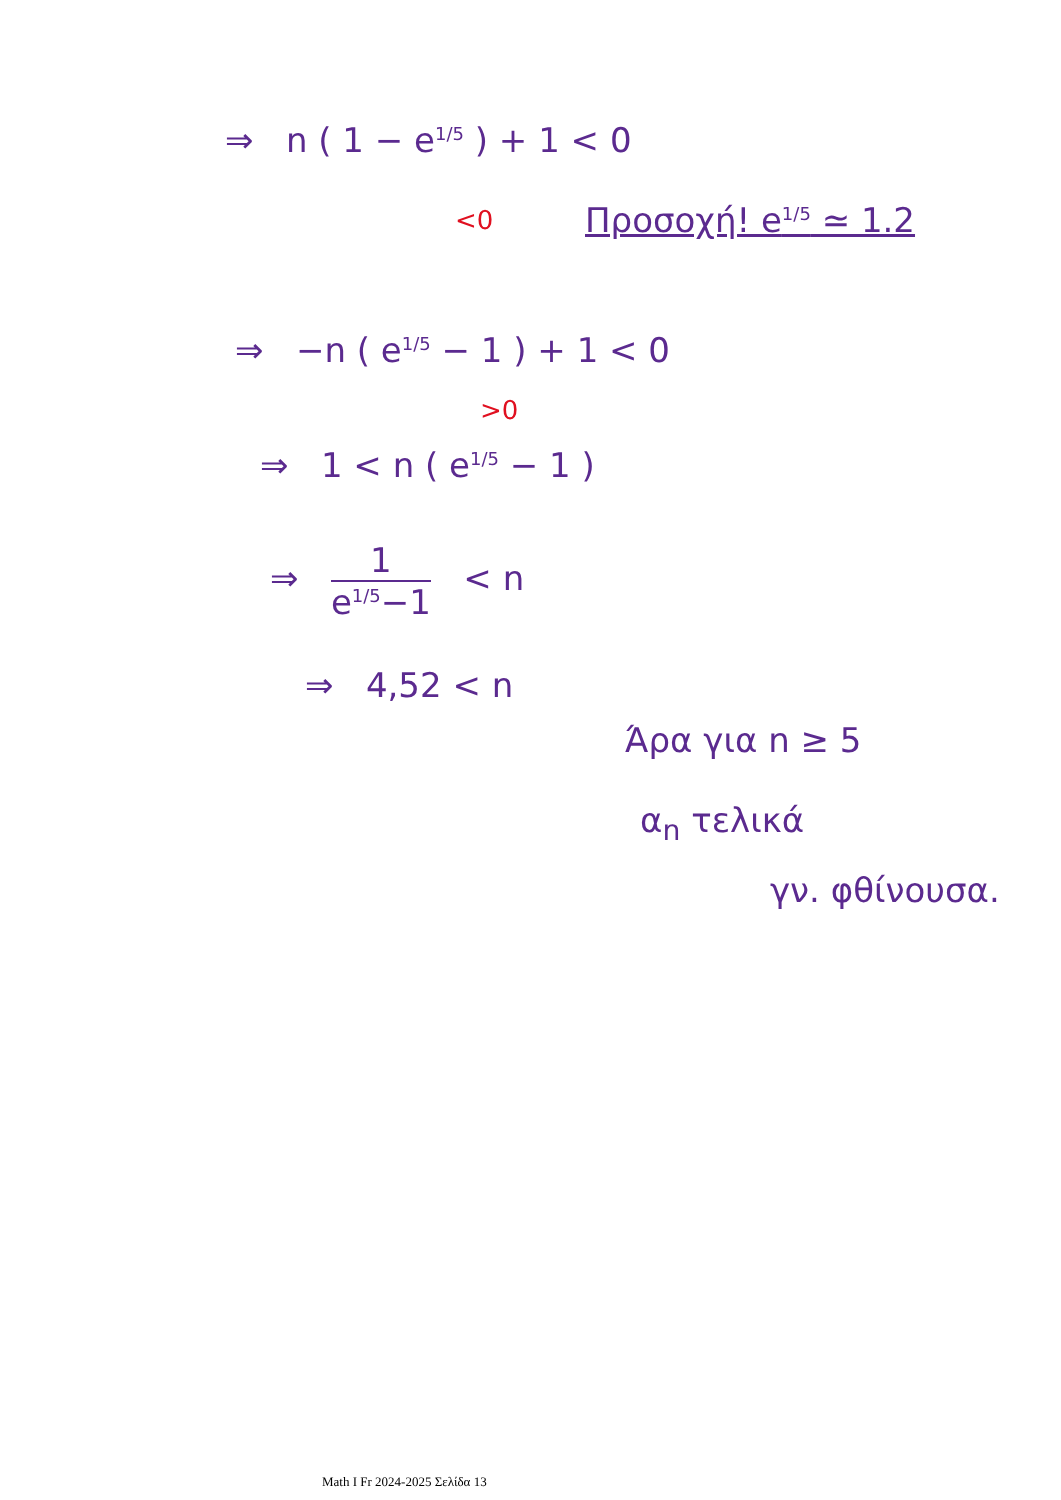⇒ n ( 1 − e<sup>1/5</sup> ) + 1 < 0
<0 Προσοχή! e<sup>1/5</sup> ≃ 1.2
⇒ −n ( e<sup>1/5</sup> − 1 ) + 1 < 0
>0
⇒ 1 < n ( e<sup>1/5</sup> − 1 )
⇒ 1 e<sup>1/5</sup>−1 < n
⇒ 4,52 < n
Άρα για n ≥ 5
α<sub>n</sub> τελικά
γν. φθίνουσα.
Math I Fr 2024-2025 Σελίδα 13